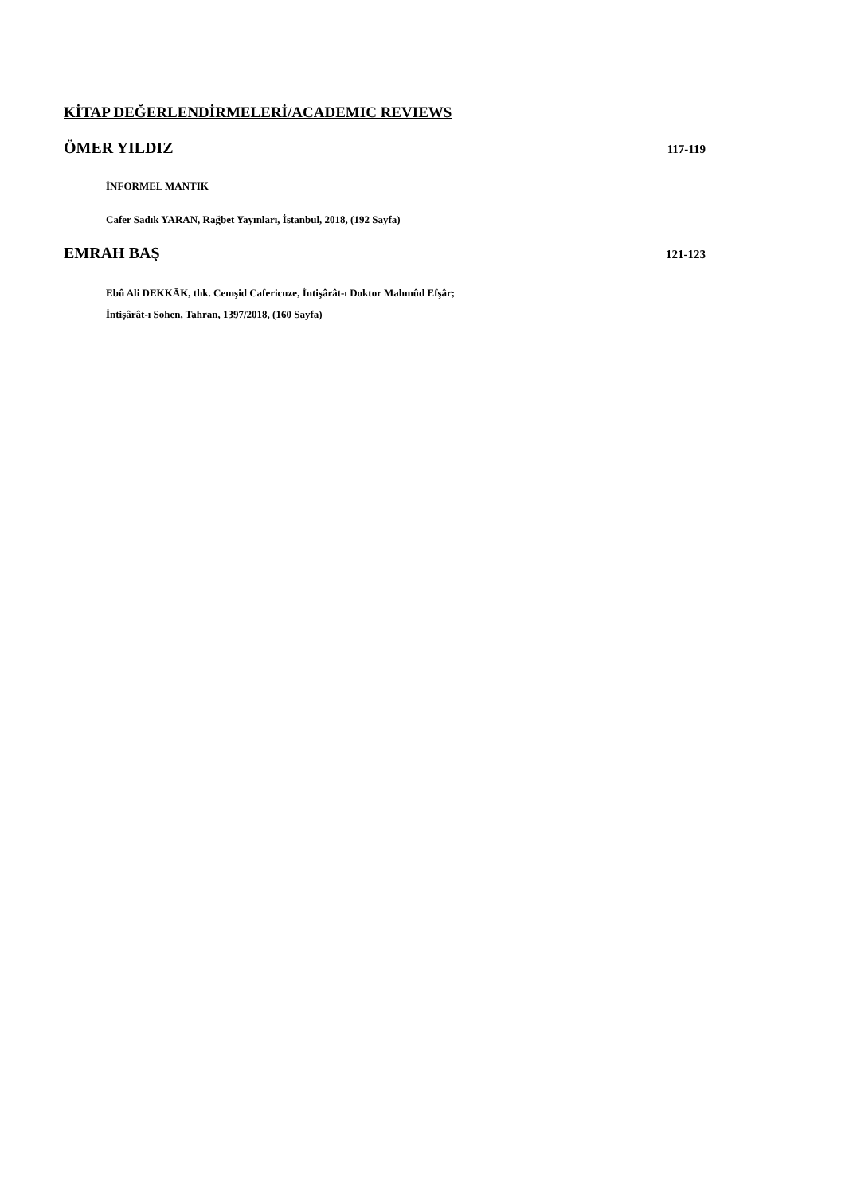KİTAP DEĞERLENDİRMELERİ/ACADEMIC REVIEWS
ÖMER YILDIZ 117-119
İNFORMEL MANTIK
Cafer Sadık YARAN, Rağbet Yayınları, İstanbul, 2018, (192 Sayfa)
EMRAH BAŞ 121-123
Ebû Ali DEKKĀK, thk. Cemşid Cafericuze, İntişârât-ı Doktor Mahmûd Efşâr;
İntişârât-ı Sohen, Tahran, 1397/2018, (160 Sayfa)